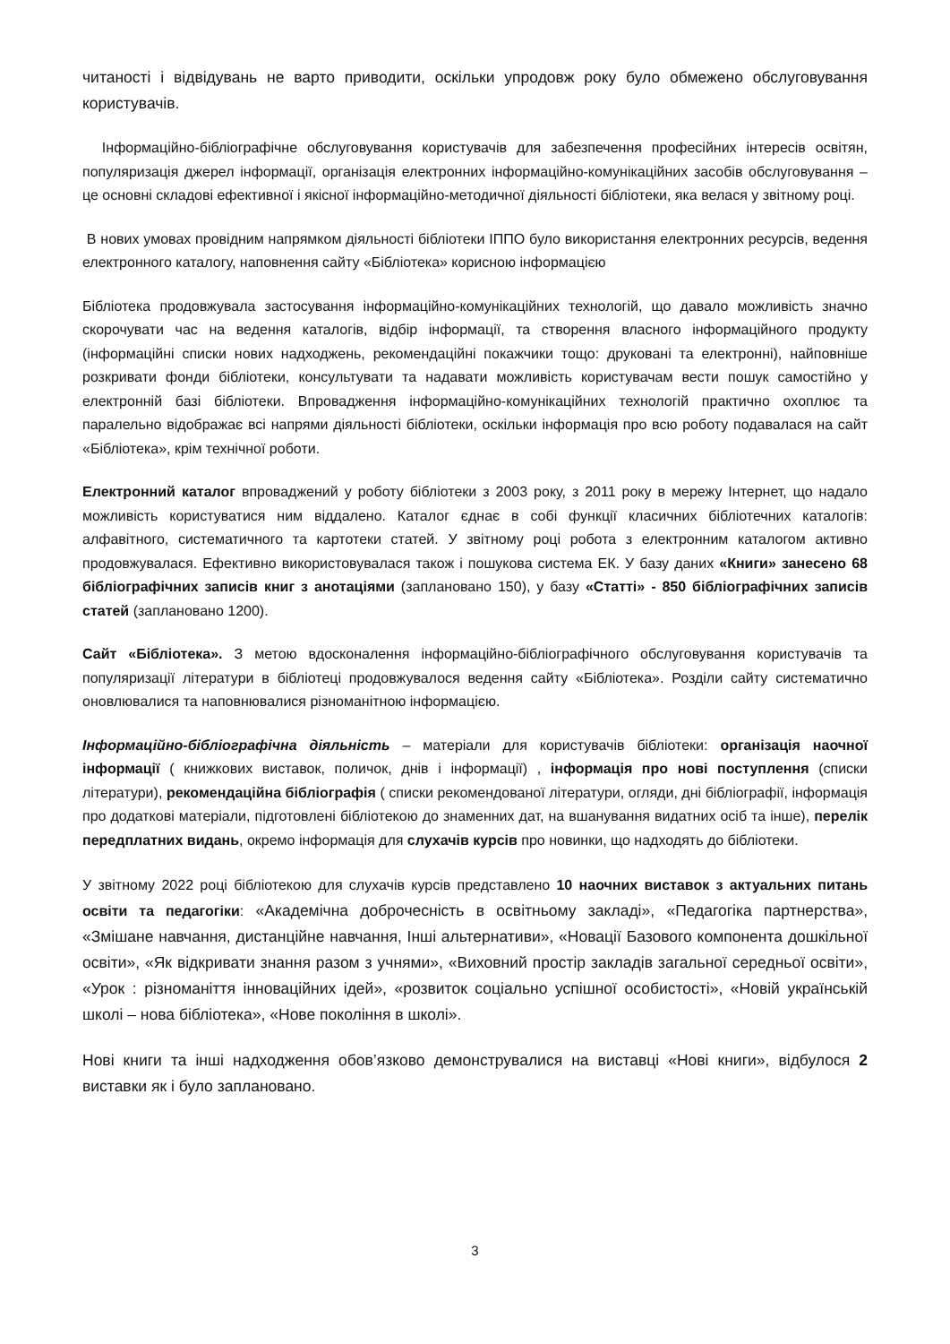читаності і відвідувань не варто приводити, оскільки упродовж року було обмежено обслуговування користувачів.
Інформаційно-бібліографічне обслуговування користувачів для забезпечення професійних інтересів освітян, популяризація джерел інформації, організація електронних інформаційно-комунікаційних засобів обслуговування – це основні складові ефективної і якісної інформаційно-методичної діяльності бібліотеки, яка велася у звітному році.
В нових умовах провідним напрямком діяльності бібліотеки ІППО було використання електронних ресурсів, ведення електронного каталогу, наповнення сайту «Бібліотека» корисною інформацією
Бібліотека продовжувала застосування інформаційно-комунікаційних технологій, що давало можливість значно скорочувати час на ведення каталогів, відбір інформації, та створення власного інформаційного продукту (інформаційні списки нових надходжень, рекомендаційні покажчики тощо: друковані та електронні), найповніше розкривати фонди бібліотеки, консультувати та надавати можливість користувачам вести пошук самостійно у електронній базі бібліотеки. Впровадження інформаційно-комунікаційних технологій практично охоплює та паралельно відображає всі напрями діяльності бібліотеки, оскільки інформація про всю роботу подавалася на сайт «Бібліотека», крім технічної роботи.
Електронний каталог впроваджений у роботу бібліотеки з 2003 року, з 2011 року в мережу Інтернет, що надало можливість користуватися ним віддалено. Каталог єднає в собі функції класичних бібліотечних каталогів: алфавітного, систематичного та картотеки статей. У звітному році робота з електронним каталогом активно продовжувалася. Ефективно використовувалася також і пошукова система ЕК. У базу даних «Книги» занесено 68 бібліографічних записів книг з анотаціями (заплановано 150), у базу «Статті» - 850 бібліографічних записів статей (заплановано 1200).
Сайт «Бібліотека». З метою вдосконалення інформаційно-бібліографічного обслуговування користувачів та популяризації літератури в бібліотеці продовжувалося ведення сайту «Бібліотека». Розділи сайту систематично оновлювалися та наповнювалися різноманітною інформацією.
Інформаційно-бібліографічна діяльність – матеріали для користувачів бібліотеки: організація наочної інформації ( книжкових виставок, поличок, днів і інформації) , інформація про нові поступлення (списки літератури), рекомендаційна бібліографія ( списки рекомендованої літератури, огляди, дні бібліографії, інформація про додаткові матеріали, підготовлені бібліотекою до знаменних дат, на вшанування видатних осіб та інше), перелік передплатних видань, окремо інформація для слухачів курсів про новинки, що надходять до бібліотеки.
У звітному 2022 році бібліотекою для слухачів курсів представлено 10 наочних виставок з актуальних питань освіти та педагогіки: «Академічна доброчесність в освітньому закладі», «Педагогіка партнерства», «Змішане навчання, дистанційне навчання, Інші альтернативи», «Новації Базового компонента дошкільної освіти», «Як відкривати знання разом з учнями», «Виховний простір закладів загальної середньої освіти», «Урок : різноманіття інноваційних ідей», «розвиток соціально успішної особистості», «Новій українській школі – нова бібліотека», «Нове покоління в школі».
Нові книги та інші надходження обов’язково демонструвалися на виставці «Нові книги», відбулося 2 виставки як і було заплановано.
3